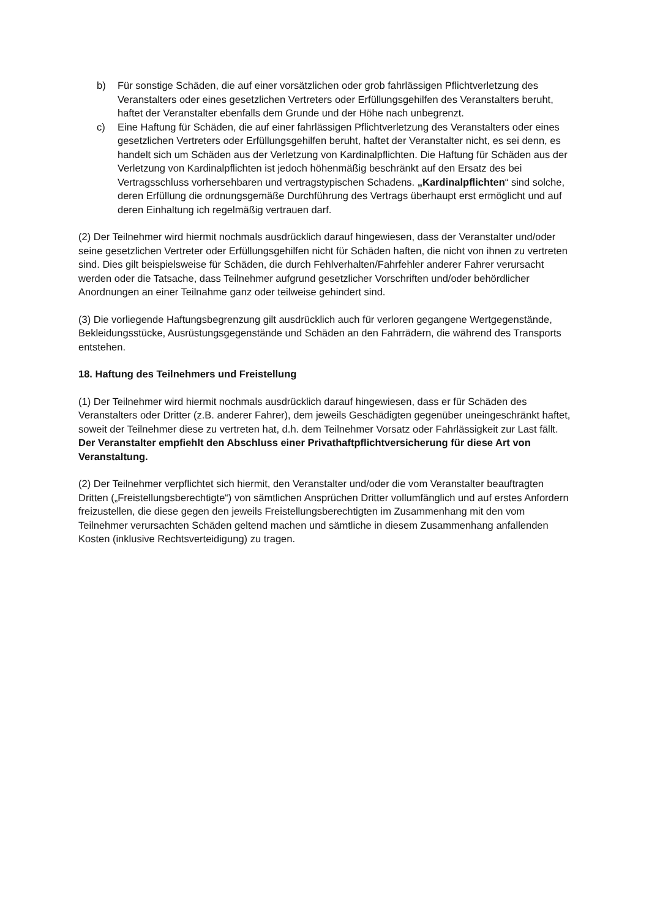b) Für sonstige Schäden, die auf einer vorsätzlichen oder grob fahrlässigen Pflichtverletzung des Veranstalters oder eines gesetzlichen Vertreters oder Erfüllungsgehilfen des Veranstalters beruht, haftet der Veranstalter ebenfalls dem Grunde und der Höhe nach unbegrenzt.
c) Eine Haftung für Schäden, die auf einer fahrlässigen Pflichtverletzung des Veranstalters oder eines gesetzlichen Vertreters oder Erfüllungsgehilfen beruht, haftet der Veranstalter nicht, es sei denn, es handelt sich um Schäden aus der Verletzung von Kardinalpflichten. Die Haftung für Schäden aus der Verletzung von Kardinalpflichten ist jedoch höhenmäßig beschränkt auf den Ersatz des bei Vertragsschluss vorhersehbaren und vertragstypischen Schadens. „Kardinalpflichten“ sind solche, deren Erfüllung die ordnungsgemäße Durchführung des Vertrags überhaupt erst ermöglicht und auf deren Einhaltung ich regelmäßig vertrauen darf.
(2) Der Teilnehmer wird hiermit nochmals ausdrücklich darauf hingewiesen, dass der Veranstalter und/oder seine gesetzlichen Vertreter oder Erfüllungsgehilfen nicht für Schäden haften, die nicht von ihnen zu vertreten sind. Dies gilt beispielsweise für Schäden, die durch Fehlverhalten/Fahrfehler anderer Fahrer verursacht werden oder die Tatsache, dass Teilnehmer aufgrund gesetzlicher Vorschriften und/oder behördlicher Anordnungen an einer Teilnahme ganz oder teilweise gehindert sind.
(3) Die vorliegende Haftungsbegrenzung gilt ausdrücklich auch für verloren gegangene Wertgegenstände, Bekleidungsstücke, Ausrüstungsgegenstände und Schäden an den Fahrrädern, die während des Transports entstehen.
18. Haftung des Teilnehmers und Freistellung
(1) Der Teilnehmer wird hiermit nochmals ausdrücklich darauf hingewiesen, dass er für Schäden des Veranstalters oder Dritter (z.B. anderer Fahrer), dem jeweils Geschädigten gegenüber uneingeschränkt haftet, soweit der Teilnehmer diese zu vertreten hat, d.h. dem Teilnehmer Vorsatz oder Fahrlässigkeit zur Last fällt. Der Veranstalter empfiehlt den Abschluss einer Privathaftpflichtversicherung für diese Art von Veranstaltung.
(2) Der Teilnehmer verpflichtet sich hiermit, den Veranstalter und/oder die vom Veranstalter beauftragten Dritten („Freistellungsberechtigte“) von sämtlichen Ansprüchen Dritter vollumfänglich und auf erstes Anfordern freizustellen, die diese gegen den jeweils Freistellungsberechtigten im Zusammenhang mit den vom Teilnehmer verursachten Schäden geltend machen und sämtliche in diesem Zusammenhang anfallenden Kosten (inklusive Rechtsverteidigung) zu tragen.